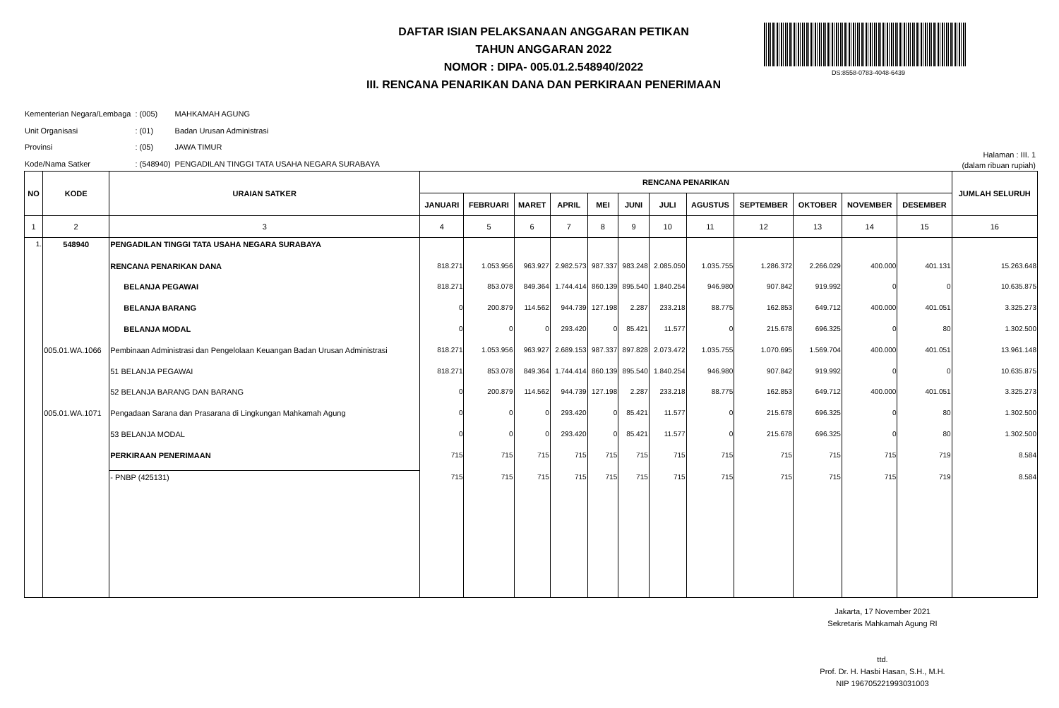DAFTAR ISIAN PELAKSANAAN ANGGARAN PETIKAN
TAHUN ANGGARAN 2022
NOMOR : DIPA- 005.01.2.548940/2022
III. RENCANA PENARIKAN DANA DAN PERKIRAAN PENERIMAAN
DS:8558-0783-4048-6439
| Kementerian Negara/Lembaga | : (005) | MAHKAMAH AGUNG |
| Unit Organisasi | : (01) | Badan Urusan Administrasi |
| Provinsi | : (05) | JAWA TIMUR |
| Kode/Nama Satker | : (548940) | PENGADILAN TINGGI TATA USAHA NEGARA SURABAYA |
Halaman : III. 1
(dalam ribuan rupiah)
| NO | KODE | URAIAN SATKER | RENCANA PENARIKAN | | | | | | | | | | | | JUMLAH SELURUH |
| --- | --- | --- | --- | --- | --- | --- | --- | --- | --- | --- | --- | --- | --- | --- | --- |
| | | | JANUARI | FEBRUARI | MARET | APRIL | MEI | JUNI | JULI | AGUSTUS | SEPTEMBER | OKTOBER | NOVEMBER | DESEMBER | |
| 1 | 2 | 3 | 4 | 5 | 6 | 7 | 8 | 9 | 10 | 11 | 12 | 13 | 14 | 15 | 16 |
| 1. | 548940 | PENGADILAN TINGGI TATA USAHA NEGARA SURABAYA | | | | | | | | | | | | | |
| | | RENCANA PENARIKAN DANA | 818.271 | 1.053.956 | 963.927 | 2.982.573 | 987.337 | 983.248 | 2.085.050 | 1.035.755 | 1.286.372 | 2.266.029 | 400.000 | 401.131 | 15.263.648 |
| | | BELANJA PEGAWAI | 818.271 | 853.078 | 849.364 | 1.744.414 | 860.139 | 895.540 | 1.840.254 | 946.980 | 907.842 | 919.992 | 0 | 0 | 10.635.875 |
| | | BELANJA BARANG | 0 | 200.879 | 114.562 | 944.739 | 127.198 | 2.287 | 233.218 | 88.775 | 162.853 | 649.712 | 400.000 | 401.051 | 3.325.273 |
| | | BELANJA MODAL | 0 | 0 | 0 | 293.420 | 0 | 85.421 | 11.577 | 0 | 215.678 | 696.325 | 0 | 80 | 1.302.500 |
| | 005.01.WA.1066 | Pembinaan Administrasi dan Pengelolaan Keuangan Badan Urusan Administrasi | 818.271 | 1.053.956 | 963.927 | 2.689.153 | 987.337 | 897.828 | 2.073.472 | 1.035.755 | 1.070.695 | 1.569.704 | 400.000 | 401.051 | 13.961.148 |
| | | 51 BELANJA PEGAWAI | 818.271 | 853.078 | 849.364 | 1.744.414 | 860.139 | 895.540 | 1.840.254 | 946.980 | 907.842 | 919.992 | 0 | 0 | 10.635.875 |
| | | 52 BELANJA BARANG DAN BARANG | 0 | 200.879 | 114.562 | 944.739 | 127.198 | 2.287 | 233.218 | 88.775 | 162.853 | 649.712 | 400.000 | 401.051 | 3.325.273 |
| | 005.01.WA.1071 | Pengadaan Sarana dan Prasarana di Lingkungan Mahkamah Agung | 0 | 0 | 0 | 293.420 | 0 | 85.421 | 11.577 | 0 | 215.678 | 696.325 | 0 | 80 | 1.302.500 |
| | | 53 BELANJA MODAL | 0 | 0 | 0 | 293.420 | 0 | 85.421 | 11.577 | 0 | 215.678 | 696.325 | 0 | 80 | 1.302.500 |
| | | PERKIRAAN PENERIMAAN | 715 | 715 | 715 | 715 | 715 | 715 | 715 | 715 | 715 | 715 | 715 | 719 | 8.584 |
| | | - PNBP (425131) | 715 | 715 | 715 | 715 | 715 | 715 | 715 | 715 | 715 | 715 | 715 | 719 | 8.584 |
Jakarta, 17 November 2021
Sekretaris Mahkamah Agung RI
ttd.
Prof. Dr. H. Hasbi Hasan, S.H., M.H.
NIP 196705221993031003